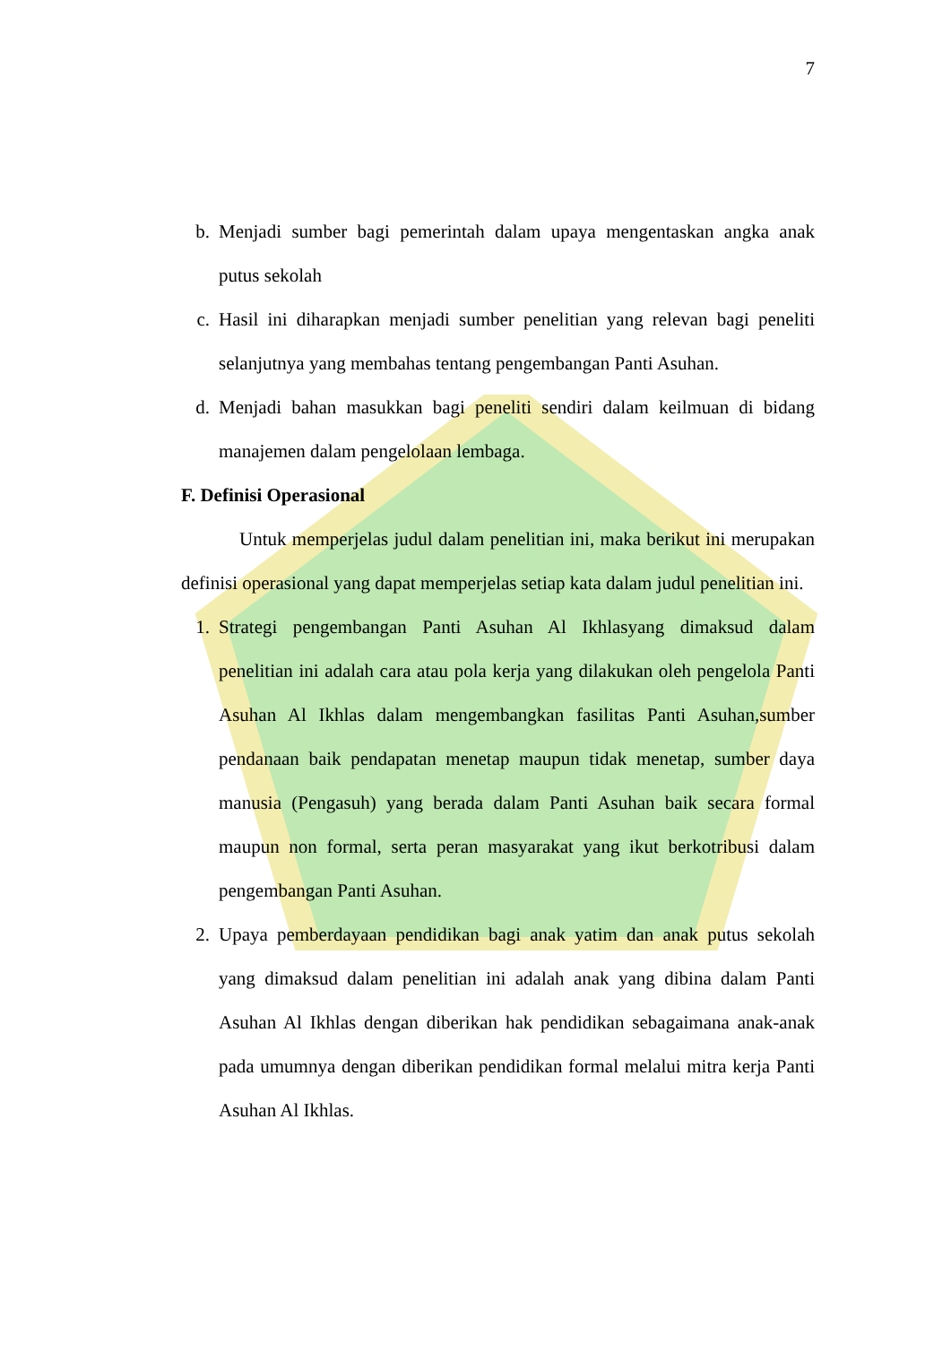7
b. Menjadi sumber bagi pemerintah dalam upaya mengentaskan angka anak putus sekolah
c. Hasil ini diharapkan menjadi sumber penelitian yang relevan bagi peneliti selanjutnya yang membahas tentang pengembangan Panti Asuhan.
d. Menjadi bahan masukkan bagi peneliti sendiri dalam keilmuan di bidang manajemen dalam pengelolaan lembaga.
F. Definisi Operasional
Untuk memperjelas judul dalam penelitian ini, maka berikut ini merupakan definisi operasional yang dapat memperjelas setiap kata dalam judul penelitian ini.
1. Strategi pengembangan Panti Asuhan Al Ikhlasyang dimaksud dalam penelitian ini adalah cara atau pola kerja yang dilakukan oleh pengelola Panti Asuhan Al Ikhlas dalam mengembangkan fasilitas Panti Asuhan,sumber pendanaan baik pendapatan menetap maupun tidak menetap, sumber daya manusia (Pengasuh) yang berada dalam Panti Asuhan baik secara formal maupun non formal, serta peran masyarakat yang ikut berkotribusi dalam pengembangan Panti Asuhan.
2. Upaya pemberdayaan pendidikan bagi anak yatim dan anak putus sekolah yang dimaksud dalam penelitian ini adalah anak yang dibina dalam Panti Asuhan Al Ikhlas dengan diberikan hak pendidikan sebagaimana anak-anak pada umumnya dengan diberikan pendidikan formal melalui mitra kerja Panti Asuhan Al Ikhlas.